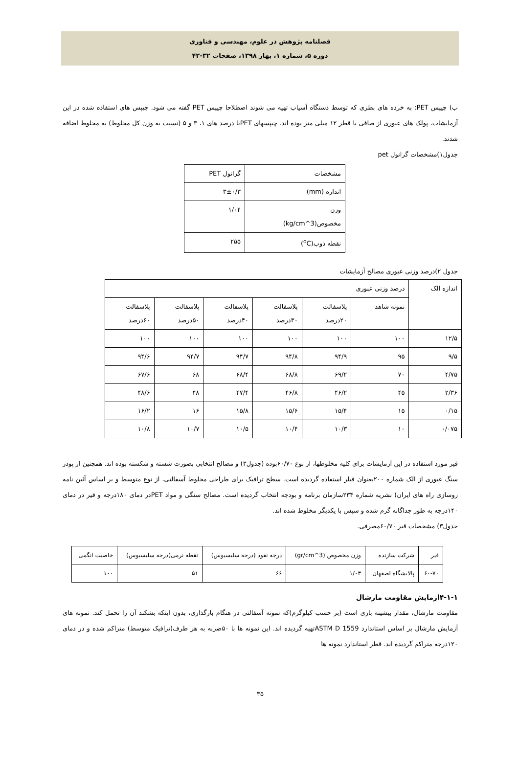فصلنامه پژوهش در علوم، مهندسی و فناوری
دوره ۵، شماره ۱، بهار ۱۳۹۸، صفحات ۳۲-۴۲
ب) چیپس PET: به خرده های بطری که توسط دستگاه آسیاب تهیه می شوند اصطلاحا چیپس PET گفته می شود. چیپس های استفاده شده در این آزمایشات، پولک های عبوری از صافی با قطر ۱۲ میلی متر بوده اند. چیپسهای PETبا درصد های ۱، ۳ و ۵ (نسبت به وزن کل مخلوط) به مخلوط اضافه شدند.
جدول۱)مشخصات گرانول pet
| مشخصات | گرانول PET |
| اندازه (mm) | ۳±۰/۳ |
| وزن مخصوص(kg/cm^3) | ۱/۰۴ |
| نقطه ذوب(<sup>o</sup>C) | ۲۵۵ |
جدول ۲)درصد وزنی عبوری مصالح آزمایشات
| اندازه الک | درصد وزنی عبوری | | | | | |
| | نمونه شاهد | پلاسفالت ۲۰درصد | پلاسفالت ۳۰درصد | پلاسفالت ۴۰درصد | پلاسفالت ۵۰درصد | پلاسفالت ۶۰درصد |
| ۱۲/۵ | ۱۰۰ | ۱۰۰ | ۱۰۰ | ۱۰۰ | ۱۰۰ | ۱۰۰ |
| ۹/۵ | ۹۵ | ۹۴/۹ | ۹۴/۸ | ۹۴/۷ | ۹۴/۷ | ۹۴/۶ |
| ۴/۷۵ | ۷۰ | ۶۹/۲ | ۶۸/۸ | ۶۸/۴ | ۶۸ | ۶۷/۶ |
| ۲/۳۶ | ۴۵ | ۴۶/۲ | ۴۶/۸ | ۴۷/۴ | ۴۸ | ۴۸/۶ |
| ۰/۱۵ | ۱۵ | ۱۵/۴ | ۱۵/۶ | ۱۵/۸ | ۱۶ | ۱۶/۲ |
| ۰/۰۷۵ | ۱۰ | ۱۰/۳ | ۱۰/۴ | ۱۰/۵ | ۱۰/۷ | ۱۰/۸ |
قیر مورد استفاده در این آزمایشات برای کلیه مخلوطها، از نوع ۶۰/۷۰بوده (جدول۳) و مصالح انتخابی بصورت شسته و شکسته بوده اند. همچنین از پودر سنگ عبوری از الک شماره ۲۰۰بعنوان فیلر استفاده گردیده است. سطح ترافیک برای طراحی مخلوط آسفالتی، از نوع متوسط و بر اساس آئین نامه روسازی راه های ایران) نشریه شماره ۲۳۴سازمان برنامه و بودجه انتخاب گردیده است. مصالح سنگی و مواد PETدر دمای ۱۸۰درجه و قیر در دمای ۱۴۰درجه به طور جداگانه گرم شده و سپس با یکدیگر مخلوط شده اند.
جدول۳) مشخصات قیر ۶۰/۷۰مصرفی.
| قیر | شرکت سازنده | وزن مخصوص (gr/cm^3) | درجه نفوذ (درجه سلیسیوس) | نقطه نرمی(درجه سلیسیوس) | خاصیت انگمی |
| ۶۰-۷۰ | پالایشگاه اصفهان | ۱/۰۳ | ۶۶ | ۵۱ | ۱۰۰ |
۴-۱-۱ازمایش مقاومت مارشال
مقاومت مارشال، مقدار بیشینه باری است (بر حسب کیلوگرم)که نمونه آسفالتی در هنگام بارگذاری، بدون اینکه بشکند آن را تحمل کند. نمونه های آزمایش مارشال بر اساس استاندارد ASTM D 1559تهیه گردیده اند. این نمونه ها با ۵۰ضربه به هر طرف(ترافیک متوسط) متراکم شده و در دمای ۱۲۰درجه متراکم گردیده اند. قطر استاندارد نمونه ها
۳۵